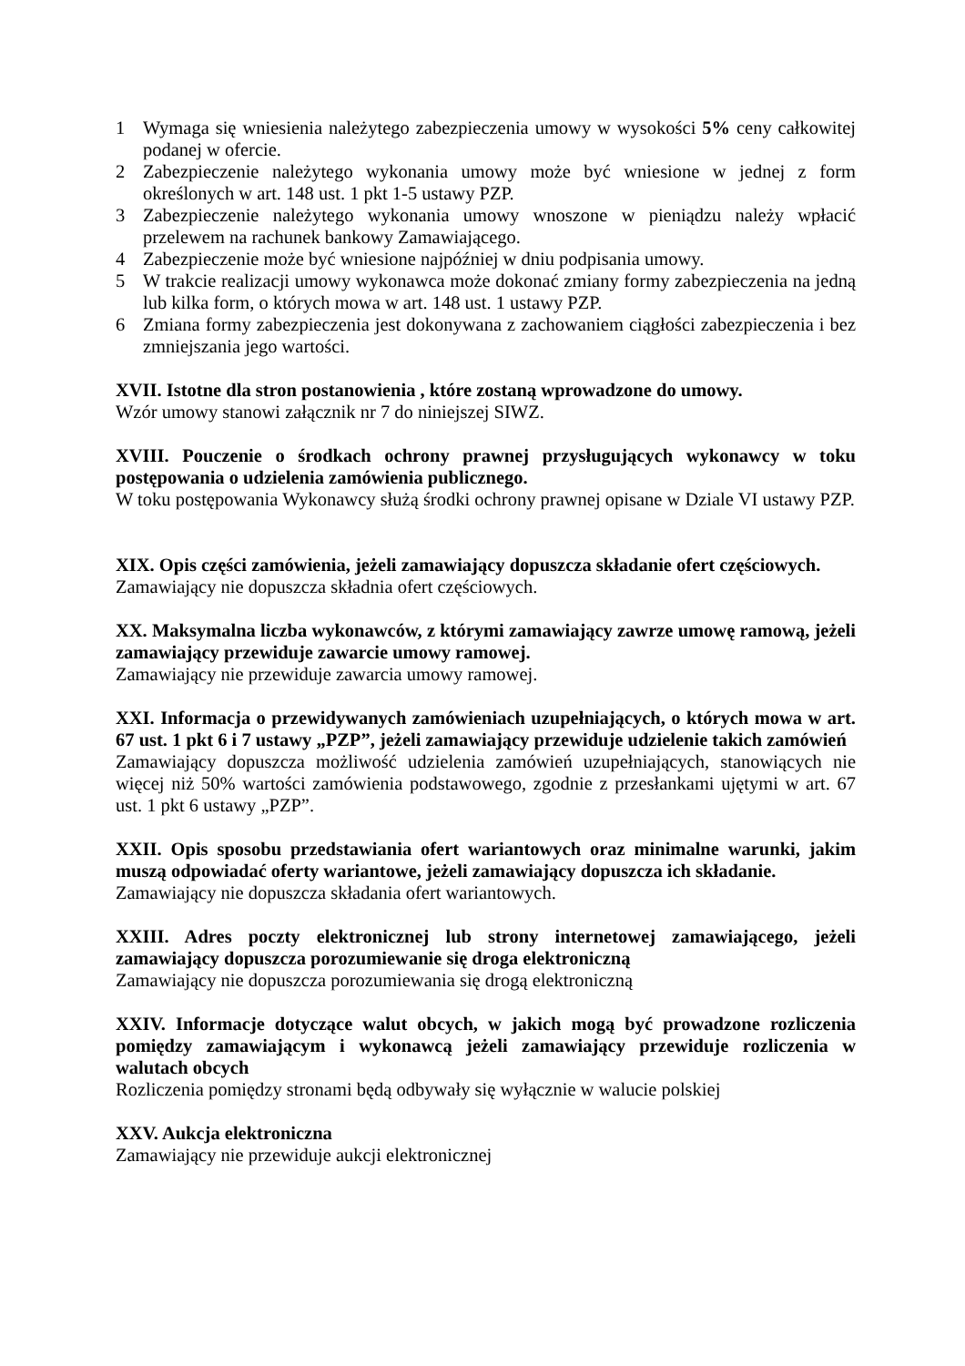1 Wymaga się wniesienia należytego zabezpieczenia umowy w wysokości 5% ceny całkowitej podanej w ofercie.
2 Zabezpieczenie należytego wykonania umowy może być wniesione w jednej z form określonych w art. 148 ust. 1 pkt 1-5 ustawy PZP.
3 Zabezpieczenie należytego wykonania umowy wnoszone w pieniądzu należy wpłacić przelewem na rachunek bankowy Zamawiającego.
4 Zabezpieczenie może być wniesione najpóźniej w dniu podpisania umowy.
5 W trakcie realizacji umowy wykonawca może dokonać zmiany formy zabezpieczenia na jedną lub kilka form, o których mowa w art. 148 ust. 1 ustawy PZP.
6 Zmiana formy zabezpieczenia jest dokonywana z zachowaniem ciągłości zabezpieczenia i bez zmniejszania jego wartości.
XVII. Istotne dla stron postanowienia , które zostaną wprowadzone do umowy.
Wzór umowy stanowi załącznik nr 7 do niniejszej SIWZ.
XVIII. Pouczenie o środkach ochrony prawnej przysługujących wykonawcy w toku postępowania o udzielenia zamówienia publicznego.
W toku postępowania Wykonawcy służą środki ochrony prawnej opisane w Dziale VI ustawy PZP.
XIX. Opis części zamówienia, jeżeli zamawiający dopuszcza składanie ofert częściowych.
Zamawiający nie dopuszcza składnia ofert częściowych.
XX. Maksymalna liczba wykonawców, z którymi zamawiający zawrze umowę ramową, jeżeli zamawiający przewiduje zawarcie umowy ramowej.
Zamawiający nie przewiduje zawarcia umowy ramowej.
XXI. Informacja o przewidywanych zamówieniach uzupełniających, o których mowa w art. 67 ust. 1 pkt 6 i 7 ustawy „PZP”, jeżeli zamawiający przewiduje udzielenie takich zamówień
Zamawiający dopuszcza możliwość udzielenia zamówień uzupełniających, stanowiących nie więcej niż 50% wartości zamówienia podstawowego, zgodnie z przesłankami ujętymi w art. 67 ust. 1 pkt 6 ustawy „PZP”.
XXII. Opis sposobu przedstawiania ofert wariantowych oraz minimalne warunki, jakim muszą odpowiadać oferty wariantowe, jeżeli zamawiający dopuszcza ich składanie.
Zamawiający nie dopuszcza składania ofert wariantowych.
XXIII. Adres poczty elektronicznej lub strony internetowej zamawiającego, jeżeli zamawiający dopuszcza porozumiewanie się droga elektroniczną
Zamawiający nie dopuszcza porozumiewania się drogą elektroniczną
XXIV. Informacje dotyczące walut obcych, w jakich mogą być prowadzone rozliczenia pomiędzy zamawiającym i wykonawcą jeżeli zamawiający przewiduje rozliczenia w walutach obcych
Rozliczenia pomiędzy stronami będą odbywały się wyłącznie w walucie polskiej
XXV. Aukcja elektroniczna
Zamawiający nie przewiduje aukcji elektronicznej